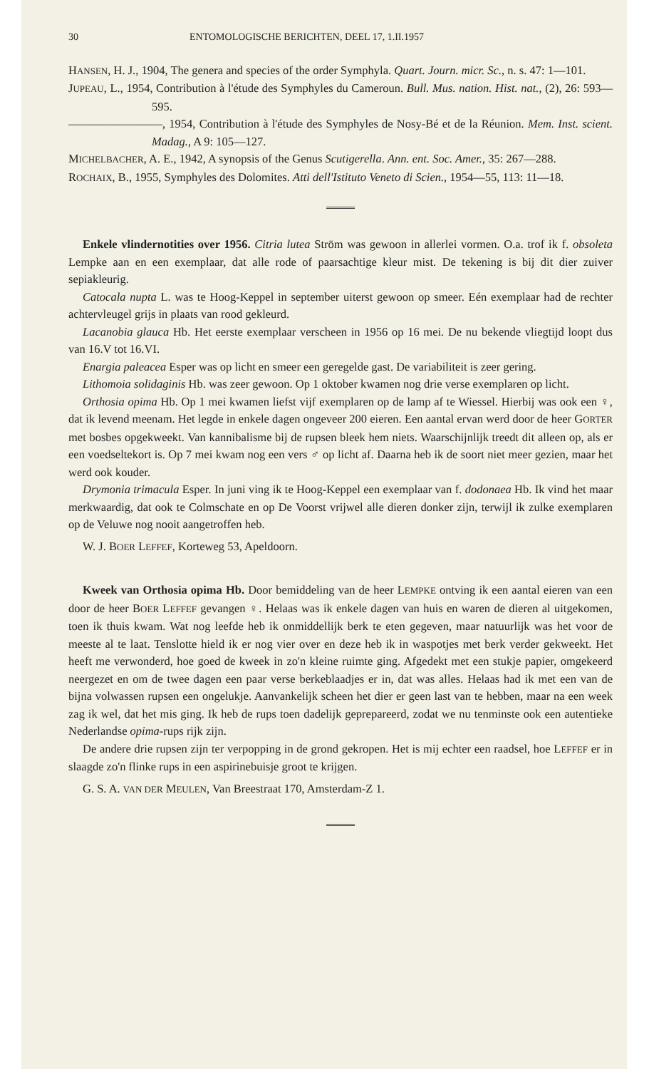30 ENTOMOLOGISCHE BERICHTEN, DEEL 17, 1.II.1957
HANSEN, H. J., 1904, The genera and species of the order Symphyla. Quart. Journ. micr. Sc., n. s. 47: 1—101.
JUPEAU, L., 1954, Contribution à l'étude des Symphyles du Cameroun. Bull. Mus. nation. Hist. nat., (2), 26: 593—595.
————————, 1954, Contribution à l'étude des Symphyles de Nosy-Bé et de la Réunion. Mem. Inst. scient. Madag., A 9: 105—127.
MICHELBACHER, A. E., 1942, A synopsis of the Genus Scutigerella. Ann. ent. Soc. Amer., 35: 267—288.
ROCHAIX, B., 1955, Symphyles des Dolomites. Atti dell'Istituto Veneto di Scien., 1954—55, 113: 11—18.
Enkele vlindernotities over 1956. Citria lutea Ström was gewoon in allerlei vormen. O.a. trof ik f. obsoleta Lempke aan en een exemplaar, dat alle rode of paarsachtige kleur mist. De tekening is bij dit dier zuiver sepiakleurig.
Catocala nupta L. was te Hoog-Keppel in september uiterst gewoon op smeer. Eén exemplaar had de rechter achtervleugel grijs in plaats van rood gekleurd.
Lacanobia glauca Hb. Het eerste exemplaar verscheen in 1956 op 16 mei. De nu bekende vliegtijd loopt dus van 16.V tot 16.VI.
Enargia paleacea Esper was op licht en smeer een geregelde gast. De variabiliteit is zeer gering.
Lithomoia solidaginis Hb. was zeer gewoon. Op 1 oktober kwamen nog drie verse exemplaren op licht.
Orthosia opima Hb. Op 1 mei kwamen liefst vijf exemplaren op de lamp af te Wiessel. Hierbij was ook een ♀, dat ik levend meenam. Het legde in enkele dagen ongeveer 200 eieren. Een aantal ervan werd door de heer GORTER met bosbes opgekweekt. Van kannibalisme bij de rupsen bleek hem niets. Waarschijnlijk treedt dit alleen op, als er een voedseltekort is. Op 7 mei kwam nog een vers ♂ op licht af. Daarna heb ik de soort niet meer gezien, maar het werd ook kouder.
Drymonia trimacula Esper. In juni ving ik te Hoog-Keppel een exemplaar van f. dodonaea Hb. Ik vind het maar merkwaardig, dat ook te Colmschate en op De Voorst vrijwel alle dieren donker zijn, terwijl ik zulke exemplaren op de Veluwe nog nooit aangetroffen heb.
W. J. BOER LEFFEF, Korteweg 53, Apeldoorn.
Kweek van Orthosia opima Hb. Door bemiddeling van de heer LEMPKE ontving ik een aantal eieren van een door de heer BOER LEFFEF gevangen ♀. Helaas was ik enkele dagen van huis en waren de dieren al uitgekomen, toen ik thuis kwam. Wat nog leefde heb ik onmiddellijk berk te eten gegeven, maar natuurlijk was het voor de meeste al te laat. Tenslotte hield ik er nog vier over en deze heb ik in waspotjes met berk verder gekweekt. Het heeft me verwonderd, hoe goed de kweek in zo'n kleine ruimte ging. Afgedekt met een stukje papier, omgekeerd neergezet en om de twee dagen een paar verse berkeblaadjes er in, dat was alles. Helaas had ik met een van de bijna volwassen rupsen een ongelukje. Aanvankelijk scheen het dier er geen last van te hebben, maar na een week zag ik wel, dat het mis ging. Ik heb de rups toen dadelijk geprepareerd, zodat we nu tenminste ook een autentieke Nederlandse opima-rups rijk zijn.
De andere drie rupsen zijn ter verpopping in de grond gekropen. Het is mij echter een raadsel, hoe LEFFEF er in slaagde zo'n flinke rups in een aspirinebuisje groot te krijgen.
G. S. A. VAN DER MEULEN, Van Breestraat 170, Amsterdam-Z 1.